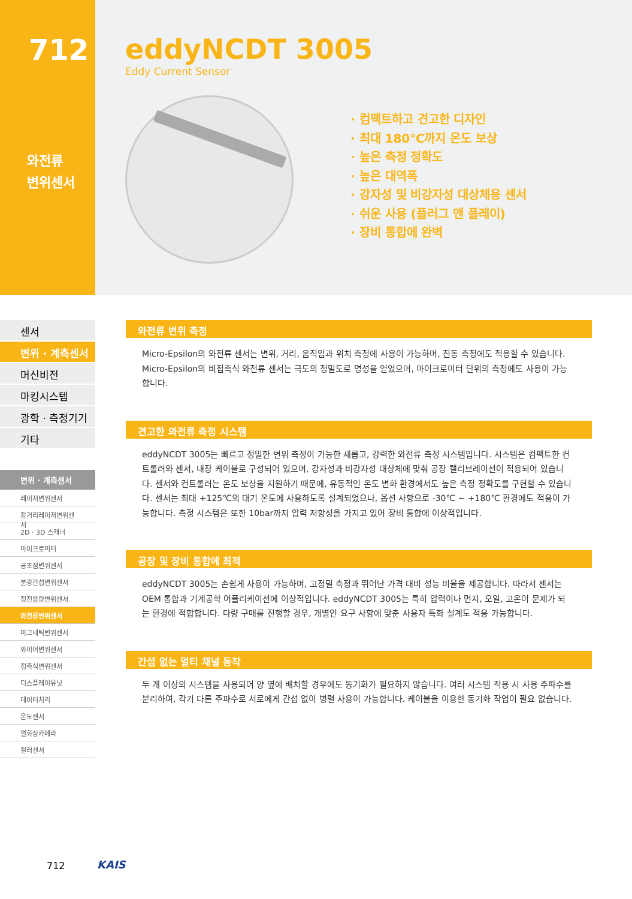712
와전류
변위센서
eddyNCDT 3005
Eddy Current Sensor
· 컴팩트하고 견고한 디자인
· 최대 180℃까지 온도 보상
· 높은 측정 정확도
· 높은 대역폭
· 강자성 및 비강자성 대상체용 센서
· 쉬운 사용 (플러그 앤 플레이)
· 장비 통합에 완벽
센서
변위 · 계측센서
머신비전
마킹시스템
광학 · 측정기기
기타
변위 · 계측센서
레이저변위센서
장거리레이저변위센서
2D · 3D 스캐너
마이크로미터
공초점변위센서
분광간섭변위센서
정전용량변위센서
와전류변위센서
마그네틱변위센서
와이어변위센서
접촉식변위센서
디스플레이유닛
데이터처리
온도센서
열화상카메라
컬러센서
와전류 변위 측정
Micro-Epsilon의 와전류 센서는 변위, 거리, 움직임과 위치 측정에 사용이 가능하며, 진동 측정에도 적용할 수 있습니다. Micro-Epsilon의 비접촉식 와전류 센서는 극도의 정밀도로 명성을 얻었으며, 마이크로미터 단위의 측정에도 사용이 가능합니다.
견고한 와전류 측정 시스템
eddyNCDT 3005는 빠르고 정밀한 변위 측정이 가능한 새롭고, 강력한 와전류 측정 시스템입니다. 시스템은 컴팩트한 컨트롤러와 센서, 내장 케이블로 구성되어 있으며, 강자성과 비강자성 대상체에 맞춰 공장 캘리브레이션이 적용되어 있습니다. 센서와 컨트롤러는 온도 보상을 지원하기 때문에, 유동적인 온도 변화 환경에서도 높은 측정 정확도를 구현할 수 있습니다. 센서는 최대 +125℃의 대기 온도에 사용하도록 설계되었으나, 옵션 사항으로 -30℃ ~ +180℃ 환경에도 적용이 가능합니다. 측정 시스템은 또한 10bar까지 압력 저항성을 가지고 있어 장비 통합에 이상적입니다.
공장 및 장비 통합에 최적
eddyNCDT 3005는 손쉽게 사용이 가능하며, 고정밀 측정과 뛰어난 가격 대비 성능 비율을 제공합니다. 따라서 센서는 OEM 통합과 기계공학 어플리케이션에 이상적입니다. eddyNCDT 3005는 특히 압력이나 먼지, 오일, 고온이 문제가 되는 환경에 적합합니다. 다량 구매를 진행할 경우, 개별인 요구 사항에 맞춘 사용자 특화 설계도 적용 가능합니다.
간섭 없는 멀티 채널 동작
두 개 이상의 시스템을 사용되어 양 옆에 배치할 경우에도 동기화가 필요하지 않습니다. 여러 시스템 적용 시 사용 주파수를 분리하여, 각기 다른 주파수로 서로에게 간섭 없이 병렬 사용이 가능합니다. 케이블을 이용한 동기화 작업이 필요 없습니다.
712 KAIS